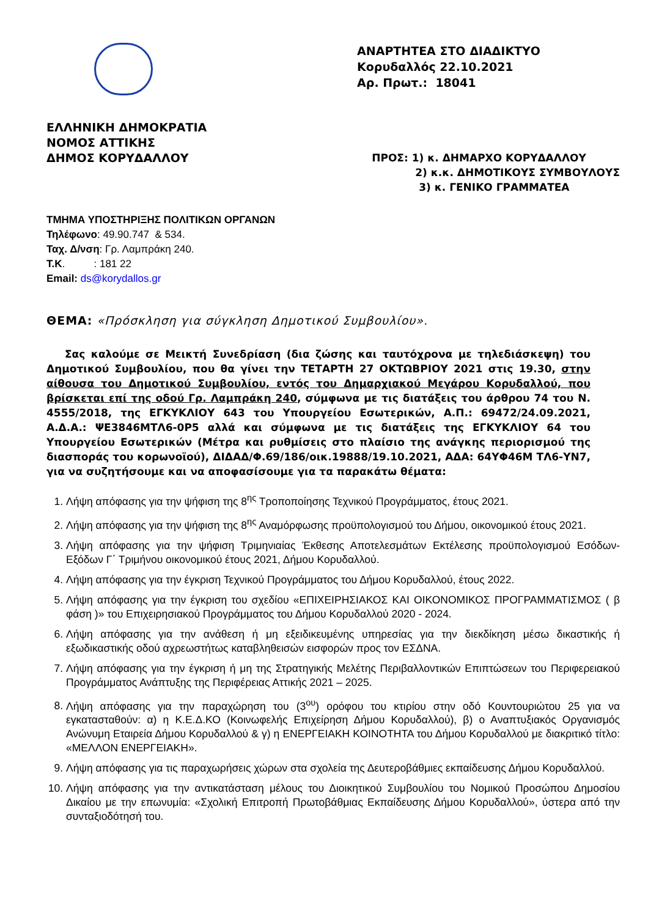ΑΝΑΡΤΗΤΕΑ ΣΤΟ ΔΙΑΔΙΚΤΥΟ
Κορυδαλλός 22.10.2021
Αρ. Πρωτ.: 18041
ΕΛΛΗΝΙΚΗ ΔΗΜΟΚΡΑΤΙΑ
ΝΟΜΟΣ ΑΤΤΙΚΗΣ
ΔΗΜΟΣ ΚΟΡΥΔΑΛΛΟΥ
ΠΡΟΣ: 1) κ. ΔΗΜΑΡΧΟ ΚΟΡΥΔΑΛΛΟΥ
2) κ.κ. ΔΗΜΟΤΙΚΟΥΣ ΣΥΜΒΟΥΛΟΥΣ
3) κ. ΓΕΝΙΚΟ ΓΡΑΜΜΑΤΕΑ
ΤΜΗΜΑ ΥΠΟΣΤΗΡΙΞΗΣ ΠΟΛΙΤΙΚΩΝ ΟΡΓΑΝΩΝ
Τηλέφωνο: 49.90.747 & 534.
Ταχ. Δ/νση: Γρ. Λαμπράκη 240.
Τ.Κ. : 181 22
Email: ds@korydallos.gr
ΘΕΜΑ: «Πρόσκληση για σύγκληση Δημοτικού Συμβουλίου».
Σας καλούμε σε Μεικτή Συνεδρίαση (δια ζώσης και ταυτόχρονα με τηλεδιάσκεψη) του Δημοτικού Συμβουλίου, που θα γίνει την ΤΕΤΑΡΤΗ 27 ΟΚΤΩΒΡΙΟΥ 2021 στις 19.30, στην αίθουσα του Δημοτικού Συμβουλίου, εντός του Δημαρχιακού Μεγάρου Κορυδαλλού, που βρίσκεται επί της οδού Γρ. Λαμπράκη 240, σύμφωνα με τις διατάξεις του άρθρου 74 του Ν. 4555/2018, της ΕΓΚΥΚΛΙΟΥ 643 του Υπουργείου Εσωτερικών, Α.Π.: 69472/24.09.2021, Α.Δ.Α.: ΨΕ3846ΜΤΛ6-0Ρ5 αλλά και σύμφωνα με τις διατάξεις της ΕΓΚΥΚΛΙΟΥ 64 του Υπουργείου Εσωτερικών (Μέτρα και ρυθμίσεις στο πλαίσιο της ανάγκης περιορισμού της διασποράς του κορωνοϊού), ΔΙΔΑΔ/Φ.69/186/οικ.19888/19.10.2021, ΑΔΑ: 64ΥΦ46Μ ΤΛ6-ΥΝ7, για να συζητήσουμε και να αποφασίσουμε για τα παρακάτω θέματα:
1. Λήψη απόφασης για την ψήφιση της 8<sup>ης</sup> Τροποποίησης Τεχνικού Προγράμματος, έτους 2021.
2. Λήψη απόφασης για την ψήφιση της 8<sup>ης</sup> Αναμόρφωσης προϋπολογισμού του Δήμου, οικονομικού έτους 2021.
3. Λήψη απόφασης για την ψήφιση Τριμηνιαίας Έκθεσης Αποτελεσμάτων Εκτέλεσης προϋπολογισμού Εσόδων-Εξόδων Γ΄ Τριμήνου οικονομικού έτους 2021, Δήμου Κορυδαλλού.
4. Λήψη απόφασης για την έγκριση Τεχνικού Προγράμματος του Δήμου Κορυδαλλού, έτους 2022.
5. Λήψη απόφασης για την έγκριση του σχεδίου «ΕΠΙΧΕΙΡΗΣΙΑΚΟΣ ΚΑΙ ΟΙΚΟΝΟΜΙΚΟΣ ΠΡΟΓΡΑΜΜΑΤΙΣΜΟΣ ( β φάση )» του Επιχειρησιακού Προγράμματος του Δήμου Κορυδαλλού 2020 - 2024.
6. Λήψη απόφασης για την ανάθεση ή μη εξειδικευμένης υπηρεσίας για την διεκδίκηση μέσω δικαστικής ή εξωδικαστικής οδού αχρεωστήτως καταβληθεισών εισφορών προς τον ΕΣΔΝΑ.
7. Λήψη απόφασης για την έγκριση ή μη της Στρατηγικής Μελέτης Περιβαλλοντικών Επιπτώσεων του Περιφερειακού Προγράμματος Ανάπτυξης της Περιφέρειας Αττικής 2021 – 2025.
8. Λήψη απόφασης για την παραχώρηση του (3<sup>ου</sup>) ορόφου του κτιρίου στην οδό Κουντουριώτου 25 για να εγκατασταθούν: α) η Κ.Ε.Δ.ΚΟ (Κοινωφελής Επιχείρηση Δήμου Κορυδαλλού), β) ο Αναπτυξιακός Οργανισμός Ανώνυμη Εταιρεία Δήμου Κορυδαλλού & γ) η ΕΝΕΡΓΕΙΑΚΗ ΚΟΙΝΟΤΗΤΑ του Δήμου Κορυδαλλού με διακριτικό τίτλο: «ΜΕΛΛΟΝ ΕΝΕΡΓΕΙΑΚΗ».
9. Λήψη απόφασης για τις παραχωρήσεις χώρων στα σχολεία της Δευτεροβάθμιες εκπαίδευσης Δήμου Κορυδαλλού.
10. Λήψη απόφασης για την αντικατάσταση μέλους του Διοικητικού Συμβουλίου του Νομικού Προσώπου Δημοσίου Δικαίου με την επωνυμία: «Σχολική Επιτροπή Πρωτοβάθμιας Εκπαίδευσης Δήμου Κορυδαλλού», ύστερα από την συνταξιοδότησή του.